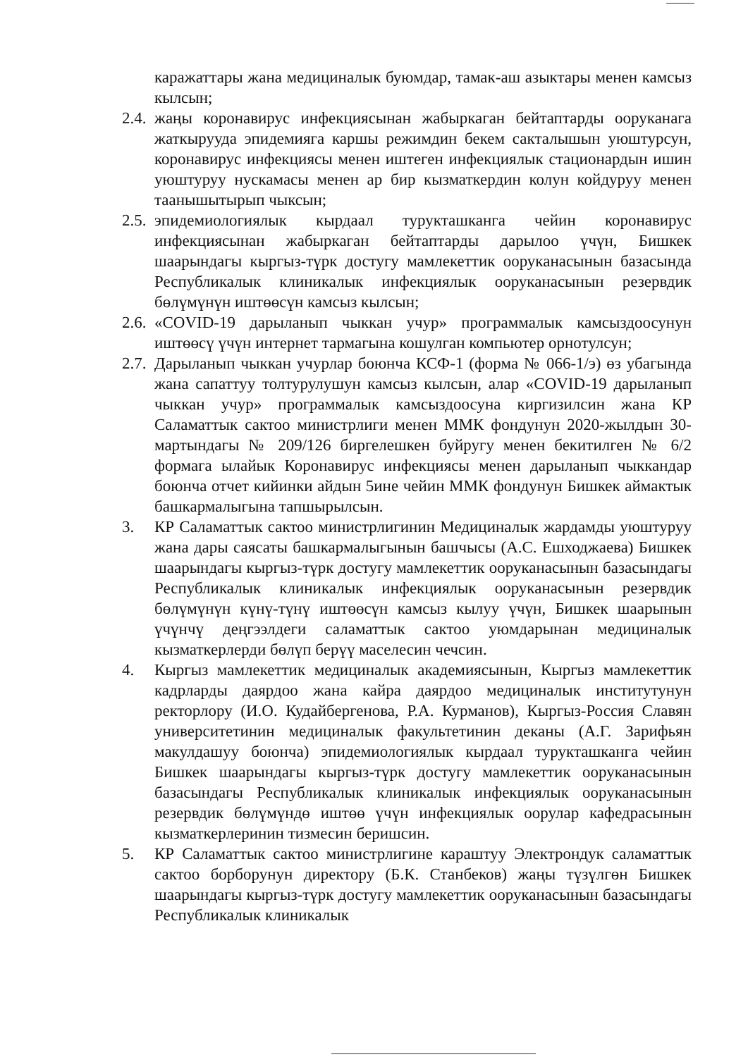каражаттары жана медициналык буюмдар, тамак-аш азыктары менен камсыз кылсын;
2.4.
жаңы коронавирус инфекциясынан жабыркаган бейтаптарды ооруканага жаткырууда эпидемияга каршы режимдин бекем сакталышын уюштурсун, коронавирус инфекциясы менен иштеген инфекциялык стационардын ишин уюштуруу нускамасы менен ар бир кызматкердин колун койдуруу менен таанышытырып чыксын;
2.5.
эпидемиологиялык кырдаал турукташканга чейин коронавирус инфекциясынан жабыркаган бейтаптарды дарылоо үчүн, Бишкек шаарындагы кыргыз-түрк достугу мамлекеттик ооруканасынын базасында Республикалык клиникалык инфекциялык ооруканасынын резервдик бөлүмүнүн иштөөсүн камсыз кылсын;
2.6.
«COVID-19 дарыланып чыккан учур» программалык камсыздоосунун иштөөсү үчүн интернет тармагына кошулган компьютер орнотулсун;
2.7.
Дарыланып чыккан учурлар боюнча КСФ-1 (форма № 066-1/э) өз убагында жана сапаттуу толтурулушун камсыз кылсын, алар «COVID-19 дарыланып чыккан учур» программалык камсыздоосуна киргизилсин жана КР Саламаттык сактоо министрлиги менен ММК фондунун 2020-жылдын 30-мартындагы № 209/126 биргелешкен буйругу менен бекитилген № 6/2 формага ылайык Коронавирус инфекциясы менен дарыланып чыккандар боюнча отчет кийинки айдын 5ине чейин ММК фондунун Бишкек аймактык башкармалыгына тапшырылсын.
3. КР Саламаттык сактоо министрлигинин Медициналык жардамды уюштуруу жана дары саясаты башкармалыгынын башчысы (А.С. Ешходжаева) Бишкек шаарындагы кыргыз-түрк достугу мамлекеттик ооруканасынын базасындагы Республикалык клиникалык инфекциялык ооруканасынын резервдик бөлүмүнүн күнү-түнү иштөөсүн камсыз кылуу үчүн, Бишкек шаарынын үчүнчү деңгээлдеги саламаттык сактоо уюмдарынан медициналык кызматкерлерди бөлүп берүү маселесин чечсин.
4. Кыргыз мамлекеттик медициналык академиясынын, Кыргыз мамлекеттик кадрларды даярдоо жана кайра даярдоо медициналык институтунун ректорлору (И.О. Кудайбергенова, Р.А. Курманов), Кыргыз-Россия Славян университетинин медициналык факультетинин деканы (А.Г. Зарифьян макулдашуу боюнча) эпидемиологиялык кырдаал турукташканга чейин Бишкек шаарындагы кыргыз-түрк достугу мамлекеттик ооруканасынын базасындагы Республикалык клиникалык инфекциялык ооруканасынын резервдик бөлүмүндө иштөө үчүн инфекциялык оорулар кафедрасынын кызматкерлеринин тизмесин беришсин.
5. КР Саламаттык сактоо министрлигине караштуу Электрондук саламаттык сактоо борборунун директору (Б.К. Станбеков) жаңы түзүлгөн Бишкек шаарындагы кыргыз-түрк достугу мамлекеттик ооруканасынын базасындагы Республикалык клиникалык